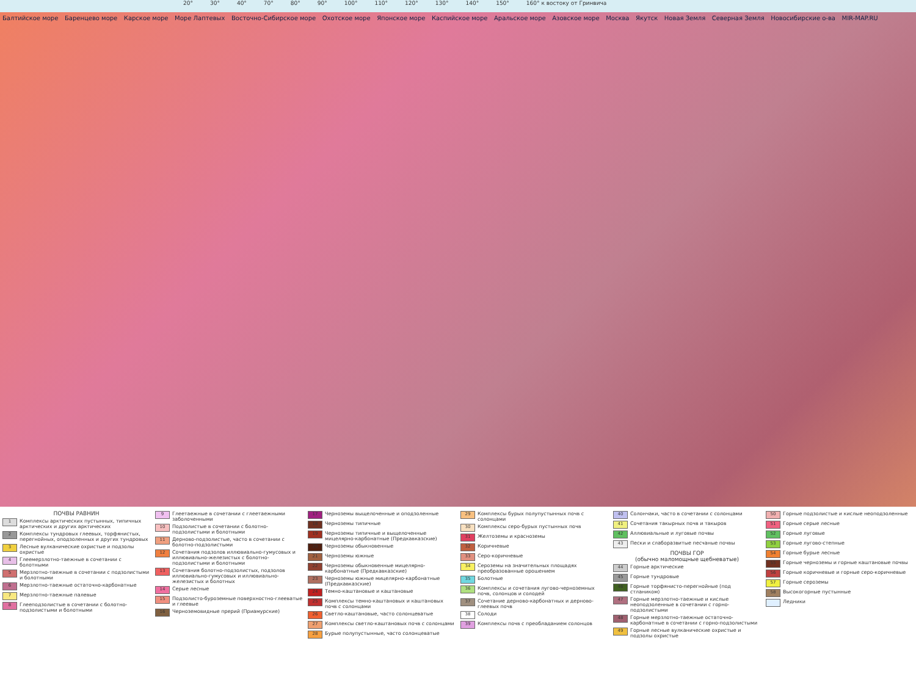20° 30° 40° 70° 80° 90° 100° 110° 120° 130° 140° 150° 160° к востоку от Гринвича
Балтийское море Баренцево море Карское море Море Лаптевых Восточно-Сибирское море Охотское море Японское море Каспийское море Аральское море Азовское море Москва Якутск Новая Земля Северная Земля Новосибирские о-ва MIR-MAP.RU
ПОЧВЫ РАВНИН
1 Комплексы арктических пустынных, типичных арктических и других арктических
2 Комплексы тундровых глеевых, торфянистых, перегнойных, оподзоленных и других тундровых
3 Лесные вулканические охристые и подзолы охристые
4 Глеемерзлотно-таежные в сочетании с болотными
5 Мерзлотно-таежные в сочетании с подзолистыми и болотными
6 Мерзлотно-таежные остаточно-карбонатные
7 Мерзлотно-таежные палевые
8 Глееподзолистые в сочетании с болотно-подзолистыми и болотными
9 Глеетаежные в сочетании с глеетаежными заболоченными
10 Подзолистые в сочетании с болотно-подзолистыми и болотными
11 Дерново-подзолистые, часто в сочетании с болотно-подзолистыми
12 Сочетания подзолов иллювиально-гумусовых и иллювиально-железистых с болотно-подзолистыми и болотными
13 Сочетания болотно-подзолистых, подзолов иллювиально-гумусовых и иллювиально-железистых и болотных
14 Серые лесные
15 Подзолисто-буроземные поверхностно-глееватые и глеевые
16 Черноземовидные прерий (Приамурские)
17 Черноземы выщелоченные и оподзоленные
18 Черноземы типичные
19 Черноземы типичные и выщелоченные мицелярно-карбонатные (Предкавказские)
20 Черноземы обыкновенные
21 Черноземы южные
22 Черноземы обыкновенные мицелярно-карбонатные (Предкавказские)
23 Черноземы южные мицелярно-карбонатные (Предкавказские)
24 Темно-каштановые и каштановые
25 Комплексы темно-каштановых и каштановых почв с солонцами
26 Светло-каштановые, часто солонцеватые
27 Комплексы светло-каштановых почв с солонцами
28 Бурые полупустынные, часто солонцеватые
29 Комплексы бурых полупустынных почв с солонцами
30 Комплексы серо-бурых пустынных почв
31 Желтоземы и красноземы
32 Коричневые
33 Серо-коричневые
34 Сероземы на значительных площадях преобразованные орошением
35 Болотные
36 Комплексы и сочетания лугово-черноземных почв, солонцов и солодей
37 Сочетание дерново-карбонатных и дерново-глеевых почв
38 Солоди
39 Комплексы почв с преобладанием солонцов
40 Солончаки, часто в сочетании с солонцами
41 Сочетания такырных почв и такыров
42 Аллювиальные и луговые почвы
43 Пески и слаборазвитые песчаные почвы
ПОЧВЫ ГОР
(обычно маломощные щебневатые)
44 Горные арктические
45 Горные тундровые
46 Горные торфянисто-перегнойные (под стлаником)
47 Горные мерзлотно-таежные и кислые неоподзоленные в сочетании с горно-подзолистыми
48 Горные мерзлотно-таежные остаточно-карбонатные в сочетании с горно-подзолистыми
49 Горные лесные вулканические охристые и подзолы охристые
50 Горные подзолистые и кислые неоподзоленные
51 Горные серые лесные
52 Горные луговые
53 Горные лугово-степные
54 Горные бурые лесные
55 Горные черноземы и горные каштановые почвы
56 Горные коричневые и горные серо-коричневые
57 Горные сероземы
58 Высокогорные пустынные
Ледники